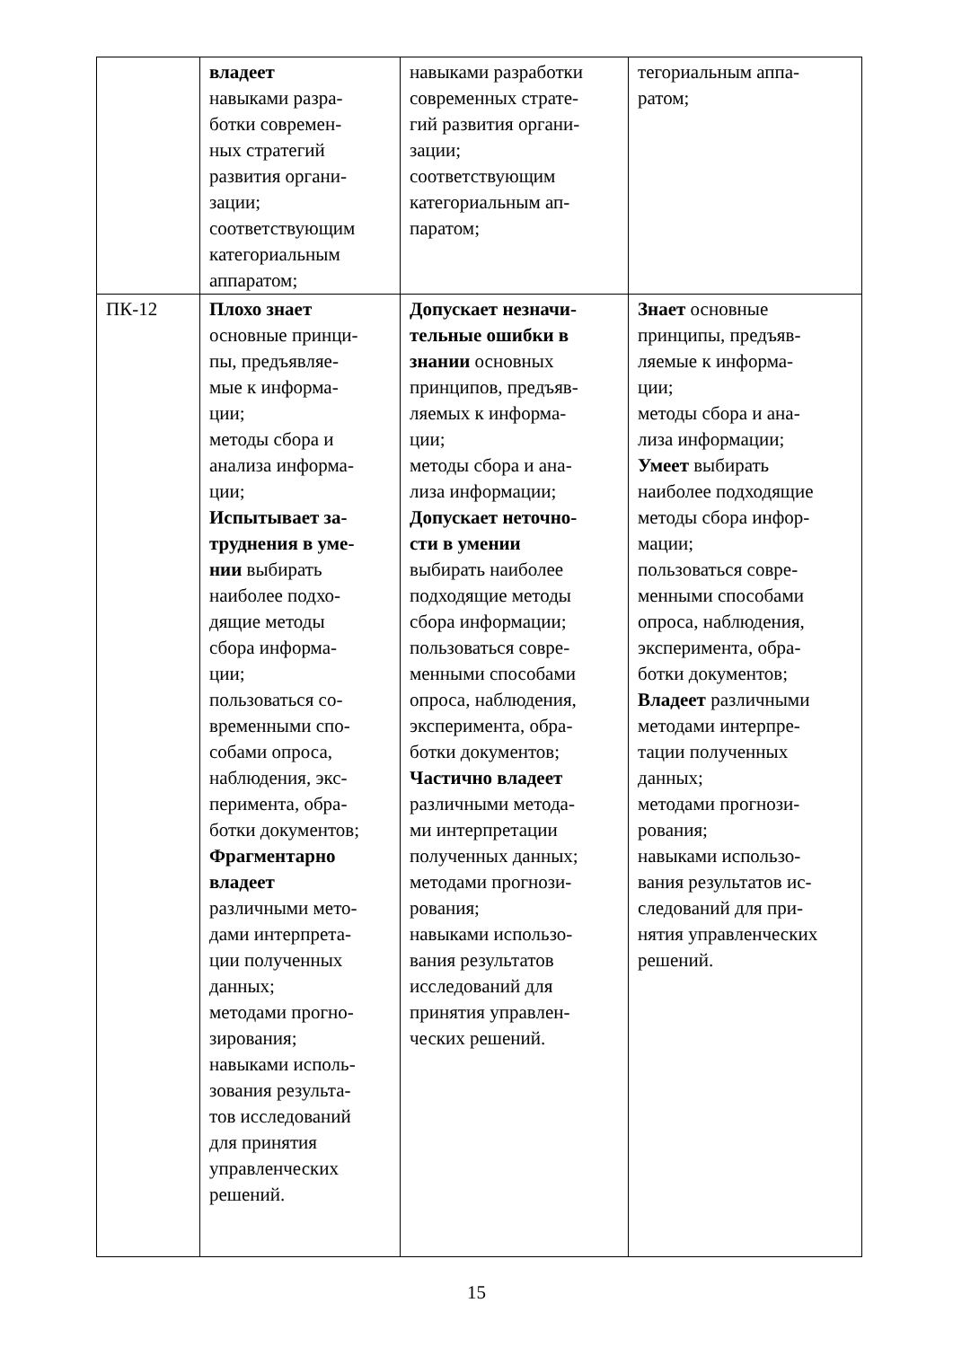| | владеет навыками разра- ботки современ- ных стратегий развития органи- зации; соответствующим категориальным аппаратом; | навыками разработки современных страте- гий развития органи- зации; соответствующим категориальным ап- паратом; | тегориальным аппа- ратом; |
| ПК-12 | Плохо знает основные принци- пы, предъявляе- мые к информа- ции; методы сбора и анализа информа- ции; Испытывает за- труднения в уме- нии выбирать наиболее подхо- дящие методы сбора информа- ции; пользоваться со- временными спо- собами опроса, наблюдения, экс- перимента, обра- ботки документов; Фрагментарно владеет различными мето- дами интерпрета- ции полученных данных; методами прогно- зирования; навыками исполь- зования результа- тов исследований для принятия управленческих решений. | Допускает незначи- тельные ошибки в знании основных принципов, предъяв- ляемых к информа- ции; методы сбора и ана- лиза информации; Допускает неточно- сти в умении выбирать наиболее подходящие методы сбора информации; пользоваться совре- менными способами опроса, наблюдения, эксперимента, обра- ботки документов; Частично владеет различными метода- ми интерпретации полученных данных; методами прогнози- рования; навыками использо- вания результатов исследований для принятия управлен- ческих решений. | Знает основные принципы, предъяв- ляемые к информа- ции; методы сбора и ана- лиза информации; Умеет выбирать наиболее подходящие методы сбора инфор- мации; пользоваться совре- менными способами опроса, наблюдения, эксперимента, обра- ботки документов; Владеет различными методами интерпре- тации полученных данных; методами прогнози- рования; навыками использо- вания результатов ис- следований для при- нятия управленческих решений. |
15